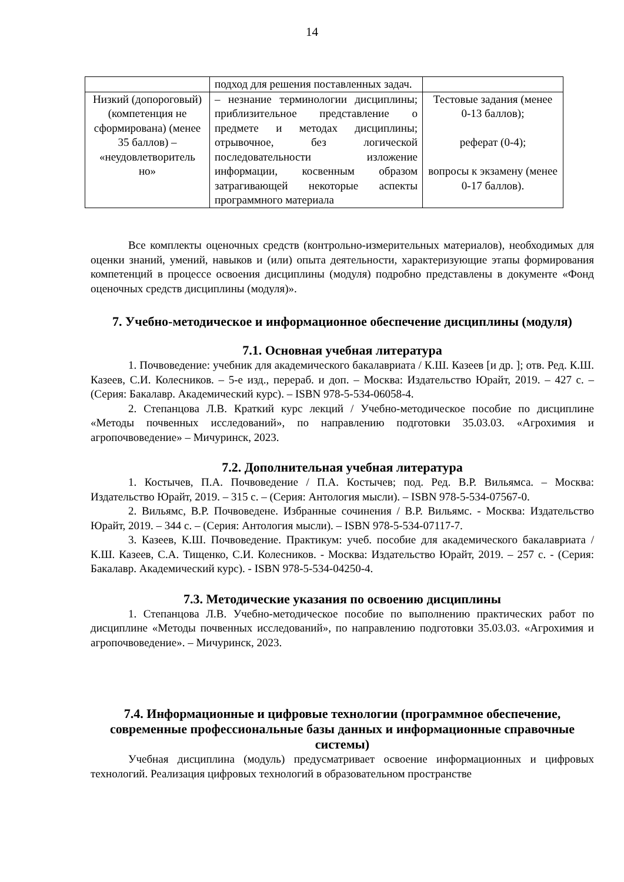14
| | подход для решения поставленных задач. | |
| Низкий (допороговый) (компетенция не сформирована) (менее 35 баллов) – «неудовлетворитель но» | – незнание терминологии дисциплины; приблизительное представление о предмете и методах дисциплины; отрывочное, без логической последовательности изложение информации, косвенным образом затрагивающей некоторые аспекты программного материала | Тестовые задания (менее 0-13 баллов); реферат (0-4); вопросы к экзамену (менее 0-17 баллов). |
Все комплекты оценочных средств (контрольно-измерительных материалов), необходимых для оценки знаний, умений, навыков и (или) опыта деятельности, характеризующие этапы формирования компетенций в процессе освоения дисциплины (модуля) подробно представлены в документе «Фонд оценочных средств дисциплины (модуля)».
7. Учебно-методическое и информационное обеспечение дисциплины (модуля)
7.1. Основная учебная литература
1. Почвоведение: учебник для академического бакалавриата / К.Ш. Казеев [и др. ]; отв. Ред. К.Ш. Казеев, С.И. Колесников. – 5-е изд., перераб. и доп. – Москва: Издательство Юрайт, 2019. – 427 с. – (Серия: Бакалавр. Академический курс). – ISBN 978-5-534-06058-4.
2. Степанцова Л.В. Краткий курс лекций / Учебно-методическое пособие по дисциплине «Методы почвенных исследований», по направлению подготовки 35.03.03. «Агрохимия и агропочвоведение» – Мичуринск, 2023.
7.2. Дополнительная учебная литература
1. Костычев, П.А. Почвоведение / П.А. Костычев; под. Ред. В.Р. Вильямса. – Москва: Издательство Юрайт, 2019. – 315 с. – (Серия: Антология мысли). – ISBN 978-5-534-07567-0.
2. Вильямс, В.Р. Почвоведене. Избранные сочинения / В.Р. Вильямс. - Москва: Издательство Юрайт, 2019. – 344 с. – (Серия: Антология мысли). – ISBN 978-5-534-07117-7.
3. Казеев, К.Ш. Почвоведение. Практикум: учеб. пособие для академического бакалавриата / К.Ш. Казеев, С.А. Тищенко, С.И. Колесников. - Москва: Издательство Юрайт, 2019. – 257 с. - (Серия: Бакалавр. Академический курс). - ISBN 978-5-534-04250-4.
7.3. Методические указания по освоению дисциплины
1. Степанцова Л.В. Учебно-методическое пособие по выполнению практических работ по дисциплине «Методы почвенных исследований», по направлению подготовки 35.03.03. «Агрохимия и агропочвоведение». – Мичуринск, 2023.
7.4. Информационные и цифровые технологии (программное обеспечение, современные профессиональные базы данных и информационные справочные системы)
Учебная дисциплина (модуль) предусматривает освоение информационных и цифровых технологий. Реализация цифровых технологий в образовательном пространстве